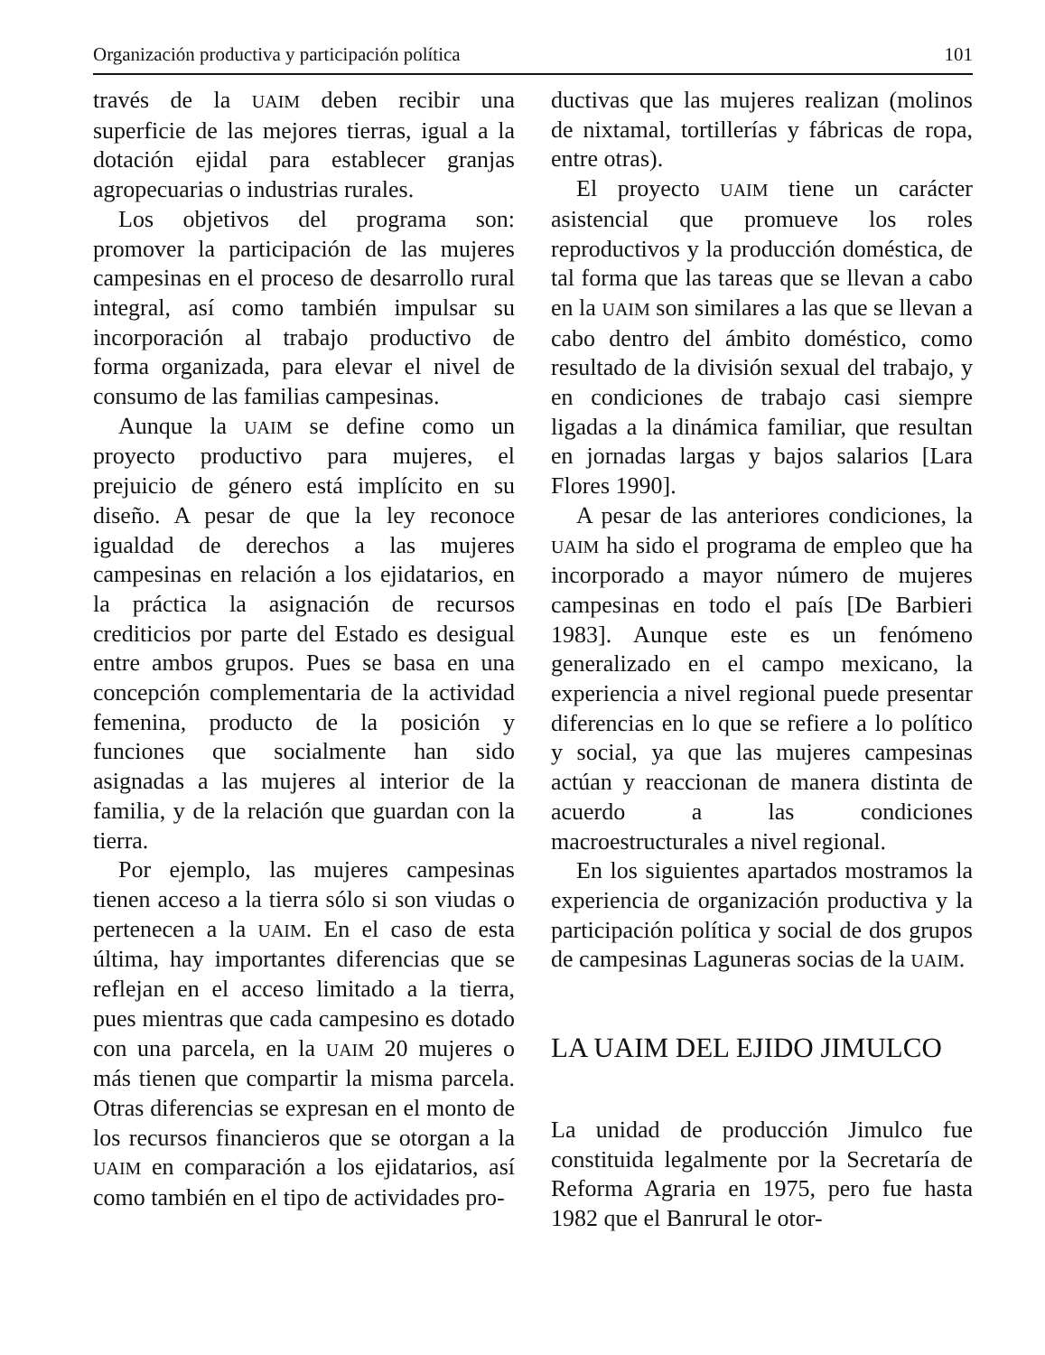Organización productiva y participación política 101
través de la UAIM deben recibir una superficie de las mejores tierras, igual a la dotación ejidal para establecer granjas agropecuarias o industrias rurales.
Los objetivos del programa son: promover la participación de las mujeres campesinas en el proceso de desarrollo rural integral, así como también impulsar su incorporación al trabajo productivo de forma organizada, para elevar el nivel de consumo de las familias campesinas.
Aunque la UAIM se define como un proyecto productivo para mujeres, el prejuicio de género está implícito en su diseño. A pesar de que la ley reconoce igualdad de derechos a las mujeres campesinas en relación a los ejidatarios, en la práctica la asignación de recursos crediticios por parte del Estado es desigual entre ambos grupos. Pues se basa en una concepción complementaria de la actividad femenina, producto de la posición y funciones que socialmente han sido asignadas a las mujeres al interior de la familia, y de la relación que guardan con la tierra.
Por ejemplo, las mujeres campesinas tienen acceso a la tierra sólo si son viudas o pertenecen a la UAIM. En el caso de esta última, hay importantes diferencias que se reflejan en el acceso limitado a la tierra, pues mientras que cada campesino es dotado con una parcela, en la UAIM 20 mujeres o más tienen que compartir la misma parcela. Otras diferencias se expresan en el monto de los recursos financieros que se otorgan a la UAIM en comparación a los ejidatarios, así como también en el tipo de actividades pro-
ductivas que las mujeres realizan (molinos de nixtamal, tortillerías y fábricas de ropa, entre otras).
El proyecto UAIM tiene un carácter asistencial que promueve los roles reproductivos y la producción doméstica, de tal forma que las tareas que se llevan a cabo en la UAIM son similares a las que se llevan a cabo dentro del ámbito doméstico, como resultado de la división sexual del trabajo, y en condiciones de trabajo casi siempre ligadas a la dinámica familiar, que resultan en jornadas largas y bajos salarios [Lara Flores 1990].
A pesar de las anteriores condiciones, la UAIM ha sido el programa de empleo que ha incorporado a mayor número de mujeres campesinas en todo el país [De Barbieri 1983]. Aunque este es un fenómeno generalizado en el campo mexicano, la experiencia a nivel regional puede presentar diferencias en lo que se refiere a lo político y social, ya que las mujeres campesinas actúan y reaccionan de manera distinta de acuerdo a las condiciones macroestructurales a nivel regional.
En los siguientes apartados mostramos la experiencia de organización productiva y la participación política y social de dos grupos de campesinas Laguneras socias de la UAIM.
LA UAIM DEL EJIDO JIMULCO
La unidad de producción Jimulco fue constituida legalmente por la Secretaría de Reforma Agraria en 1975, pero fue hasta 1982 que el Banrural le otor-